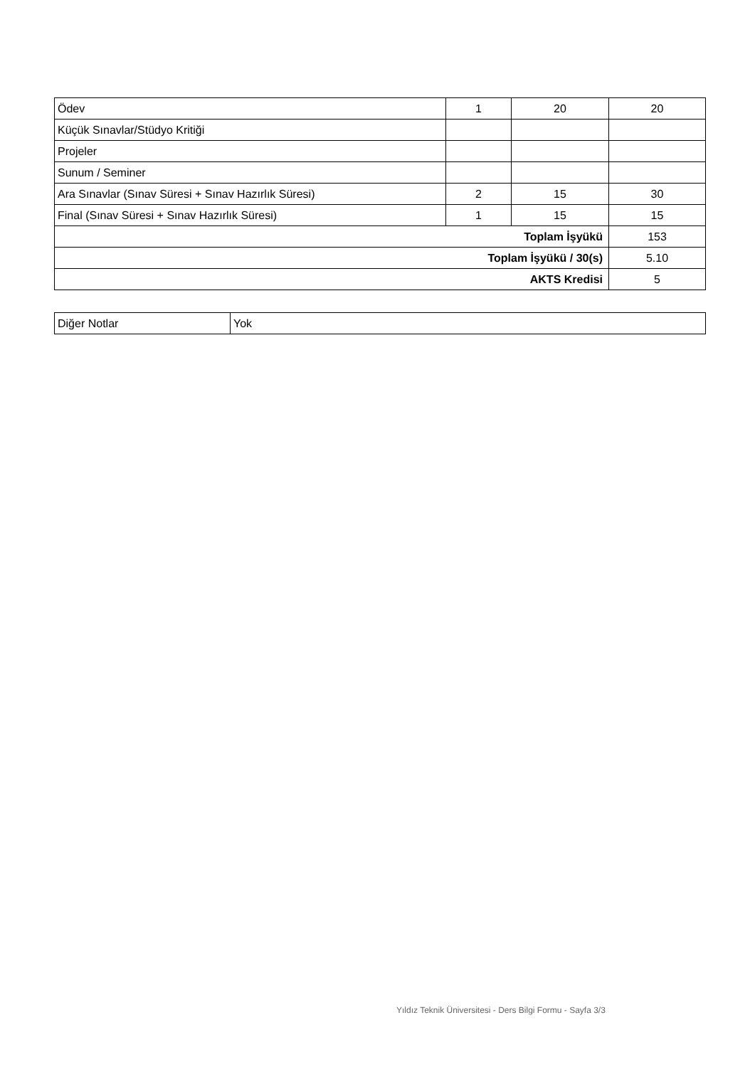| Ödev | 1 | 20 | 20 |
| Küçük Sınavlar/Stüdyo Kritiği | | | |
| Projeler | | | |
| Sunum / Seminer | | | |
| Ara Sınavlar (Sınav Süresi + Sınav Hazırlık Süresi) | 2 | 15 | 30 |
| Final (Sınav Süresi + Sınav Hazırlık Süresi) | 1 | 15 | 15 |
| Toplam İşyükü | | | 153 |
| Toplam İşyükü / 30(s) | | | 5.10 |
| AKTS Kredisi | | | 5 |
| Diğer Notlar | Yok |
Yıldız Teknik Üniversitesi - Ders Bilgi Formu - Sayfa 3/3